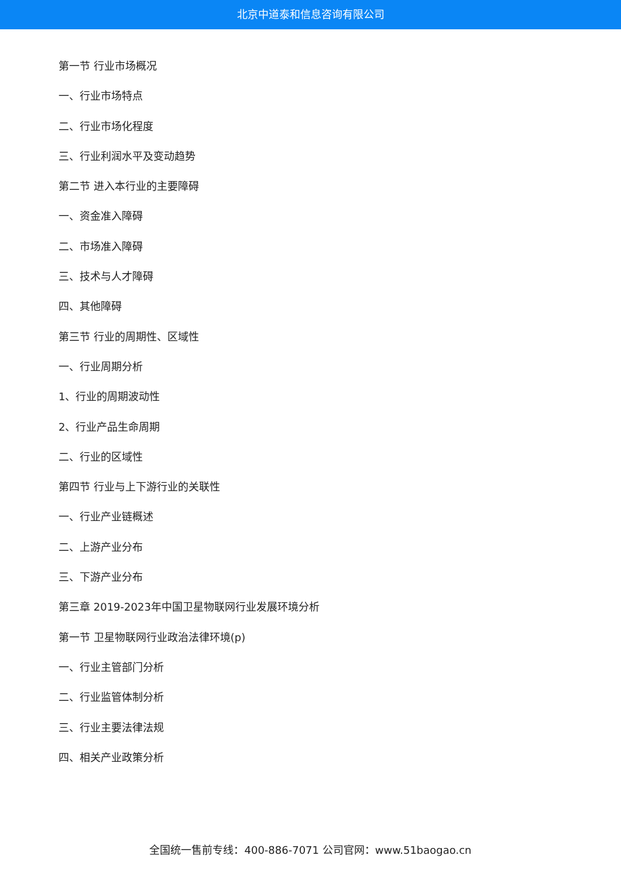北京中道泰和信息咨询有限公司
第一节 行业市场概况
一、行业市场特点
二、行业市场化程度
三、行业利润水平及变动趋势
第二节 进入本行业的主要障碍
一、资金准入障碍
二、市场准入障碍
三、技术与人才障碍
四、其他障碍
第三节 行业的周期性、区域性
一、行业周期分析
1、行业的周期波动性
2、行业产品生命周期
二、行业的区域性
第四节 行业与上下游行业的关联性
一、行业产业链概述
二、上游产业分布
三、下游产业分布
第三章 2019-2023年中国卫星物联网行业发展环境分析
第一节 卫星物联网行业政治法律环境(p)
一、行业主管部门分析
二、行业监管体制分析
三、行业主要法律法规
四、相关产业政策分析
全国统一售前专线：400-886-7071 公司官网：www.51baogao.cn